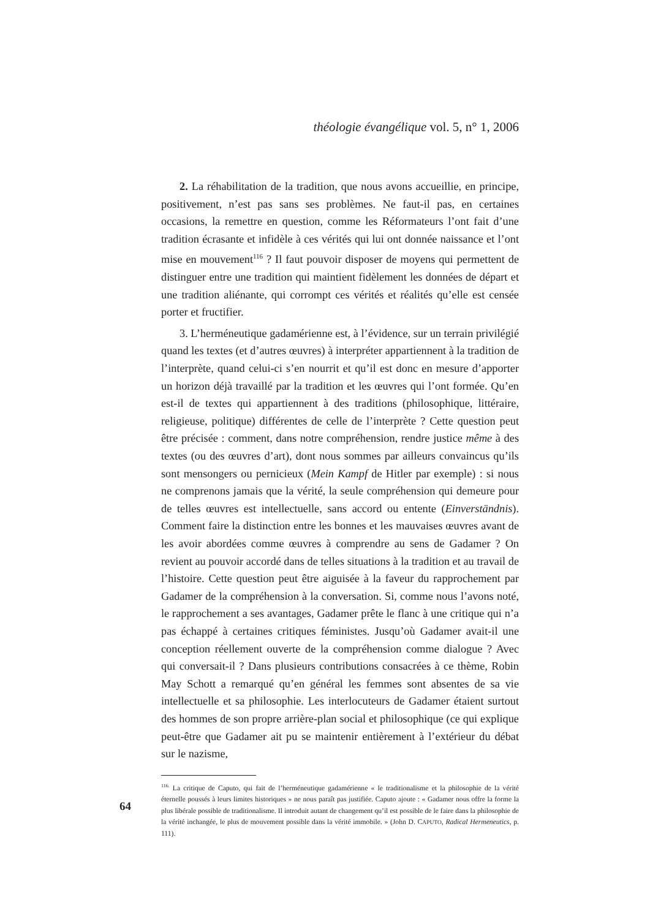théologie évangélique vol. 5, n° 1, 2006
2. La réhabilitation de la tradition, que nous avons accueillie, en principe, positivement, n’est pas sans ses problèmes. Ne faut-il pas, en certaines occasions, la remettre en question, comme les Réformateurs l’ont fait d’une tradition écrasante et infidèle à ces vérités qui lui ont donnée naissance et l’ont mise en mouvement<sup>116</sup> ? Il faut pouvoir disposer de moyens qui permettent de distinguer entre une tradition qui maintient fidèlement les données de départ et une tradition aliénante, qui corrompt ces vérités et réalités qu’elle est censée porter et fructifier.
3. L’herméneutique gadamérienne est, à l’évidence, sur un terrain privilégié quand les textes (et d’autres œuvres) à interpréter appartiennent à la tradition de l’interprète, quand celui-ci s’en nourrit et qu’il est donc en mesure d’apporter un horizon déjà travaillé par la tradition et les œuvres qui l’ont formée. Qu’en est-il de textes qui appartiennent à des traditions (philosophique, littéraire, religieuse, politique) différentes de celle de l’interprète ? Cette question peut être précisée : comment, dans notre compréhension, rendre justice même à des textes (ou des œuvres d’art), dont nous sommes par ailleurs convaincus qu’ils sont mensongers ou pernicieux (Mein Kampf de Hitler par exemple) : si nous ne comprenons jamais que la vérité, la seule compréhension qui demeure pour de telles œuvres est intellectuelle, sans accord ou entente (Einverständnis). Comment faire la distinction entre les bonnes et les mauvaises œuvres avant de les avoir abordées comme œuvres à comprendre au sens de Gadamer ? On revient au pouvoir accordé dans de telles situations à la tradition et au travail de l’histoire. Cette question peut être aiguisée à la faveur du rapprochement par Gadamer de la compréhension à la conversation. Si, comme nous l’avons noté, le rapprochement a ses avantages, Gadamer prête le flanc à une critique qui n’a pas échappé à certaines critiques féministes. Jusqu’où Gadamer avait-il une conception réellement ouverte de la compréhension comme dialogue ? Avec qui conversait-il ? Dans plusieurs contributions consacrées à ce thème, Robin May Schott a remarqué qu’en général les femmes sont absentes de sa vie intellectuelle et sa philosophie. Les interlocuteurs de Gadamer étaient surtout des hommes de son propre arrière-plan social et philosophique (ce qui explique peut-être que Gadamer ait pu se maintenir entièrement à l’extérieur du débat sur le nazisme,
<sup>116.</sup> La critique de Caputo, qui fait de l’herméneutique gadamérienne « le traditionalisme et la philosophie de la vérité éternelle poussés à leurs limites historiques » ne nous paraît pas justifiée. Caputo ajoute : « Gadamer nous offre la forme la plus libérale possible de traditionalisme. Il introduit autant de changement qu’il est possible de le faire dans la philosophie de la vérité inchangée, le plus de mouvement possible dans la vérité immobile. » (John D. CAPUTO, Radical Hermeneutics, p. 111).
64